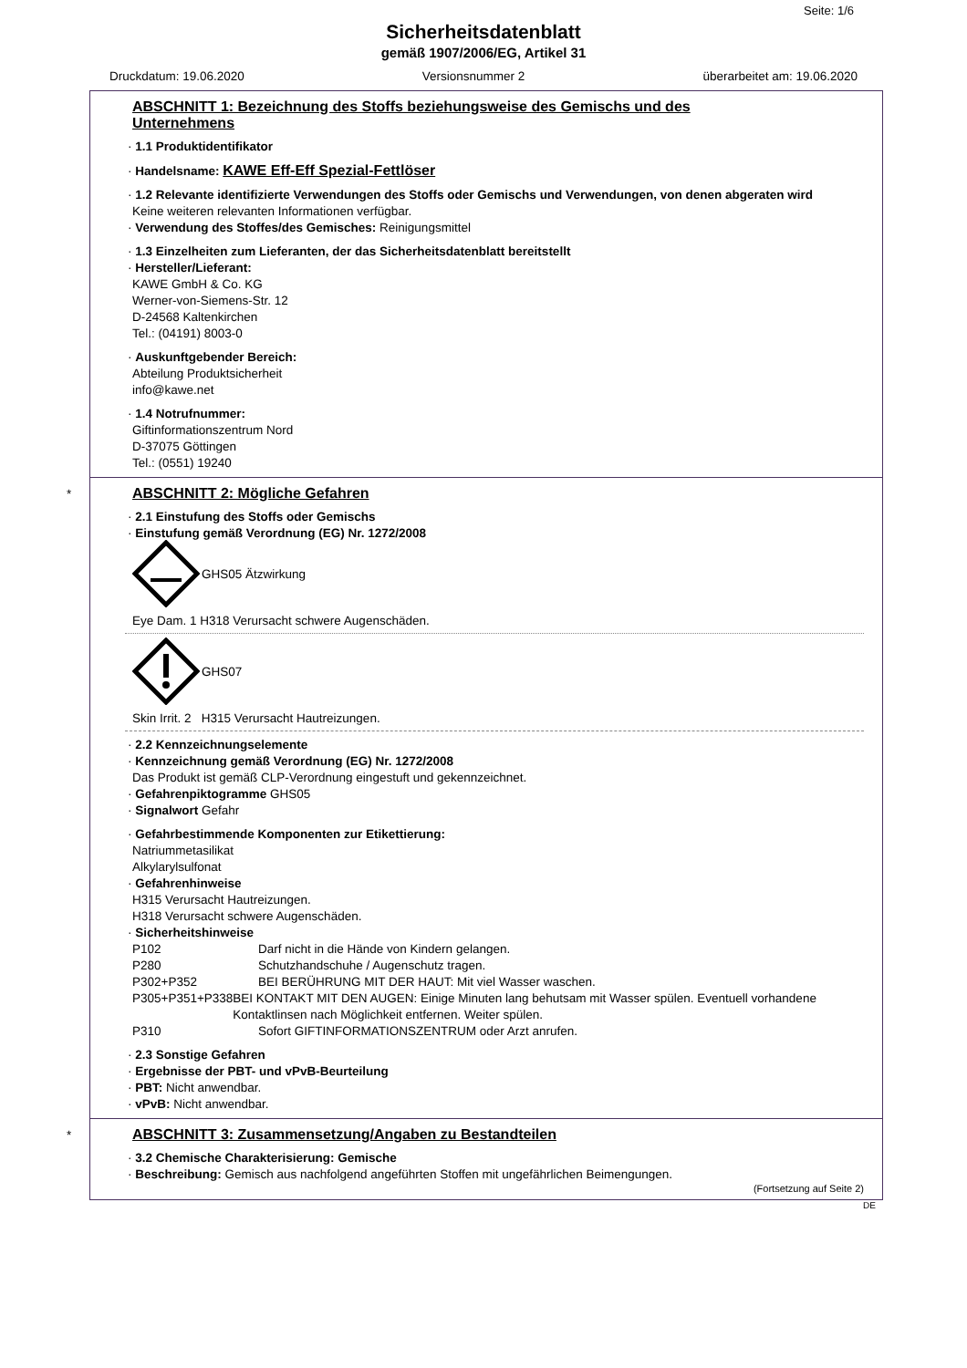Seite: 1/6
Sicherheitsdatenblatt
gemäß 1907/2006/EG, Artikel 31
Druckdatum: 19.06.2020 Versionsnummer 2 überarbeitet am: 19.06.2020
ABSCHNITT 1: Bezeichnung des Stoffs beziehungsweise des Gemischs und des Unternehmens
· 1.1 Produktidentifikator
· Handelsname: KAWE Eff-Eff Spezial-Fettlöser
· 1.2 Relevante identifizierte Verwendungen des Stoffs oder Gemischs und Verwendungen, von denen abgeraten wird
Keine weiteren relevanten Informationen verfügbar.
· Verwendung des Stoffes/des Gemisches: Reinigungsmittel
· 1.3 Einzelheiten zum Lieferanten, der das Sicherheitsdatenblatt bereitstellt
· Hersteller/Lieferant:
KAWE GmbH & Co. KG
Werner-von-Siemens-Str. 12
D-24568 Kaltenkirchen
Tel.: (04191) 8003-0
· Auskunftgebender Bereich:
Abteilung Produktsicherheit
info@kawe.net
· 1.4 Notrufnummer:
Giftinformationszentrum Nord
D-37075 Göttingen
Tel.: (0551) 19240
*
ABSCHNITT 2: Mögliche Gefahren
· 2.1 Einstufung des Stoffs oder Gemischs
· Einstufung gemäß Verordnung (EG) Nr. 1272/2008
GHS05 Ätzwirkung
Eye Dam. 1 H318 Verursacht schwere Augenschäden.
GHS07
Skin Irrit. 2 H315 Verursacht Hautreizungen.
· 2.2 Kennzeichnungselemente
· Kennzeichnung gemäß Verordnung (EG) Nr. 1272/2008
Das Produkt ist gemäß CLP-Verordnung eingestuft und gekennzeichnet.
· Gefahrenpiktogramme GHS05
· Signalwort Gefahr
· Gefahrbestimmende Komponenten zur Etikettierung:
Natriummetasilikat
Alkylarylsulfonat
· Gefahrenhinweise
H315 Verursacht Hautreizungen.
H318 Verursacht schwere Augenschäden.
· Sicherheitshinweise
P102 Darf nicht in die Hände von Kindern gelangen.
P280 Schutzhandschuhe / Augenschutz tragen.
P302+P352 BEI BERÜHRUNG MIT DER HAUT: Mit viel Wasser waschen.
P305+P351+P338 BEI KONTAKT MIT DEN AUGEN: Einige Minuten lang behutsam mit Wasser spülen. Eventuell vorhandene Kontaktlinsen nach Möglichkeit entfernen. Weiter spülen.
P310 Sofort GIFTINFORMATIONSZENTRUM oder Arzt anrufen.
· 2.3 Sonstige Gefahren
· Ergebnisse der PBT- und vPvB-Beurteilung
· PBT: Nicht anwendbar.
· vPvB: Nicht anwendbar.
*
ABSCHNITT 3: Zusammensetzung/Angaben zu Bestandteilen
· 3.2 Chemische Charakterisierung: Gemische
· Beschreibung: Gemisch aus nachfolgend angeführten Stoffen mit ungefährlichen Beimengungen.
(Fortsetzung auf Seite 2)
DE